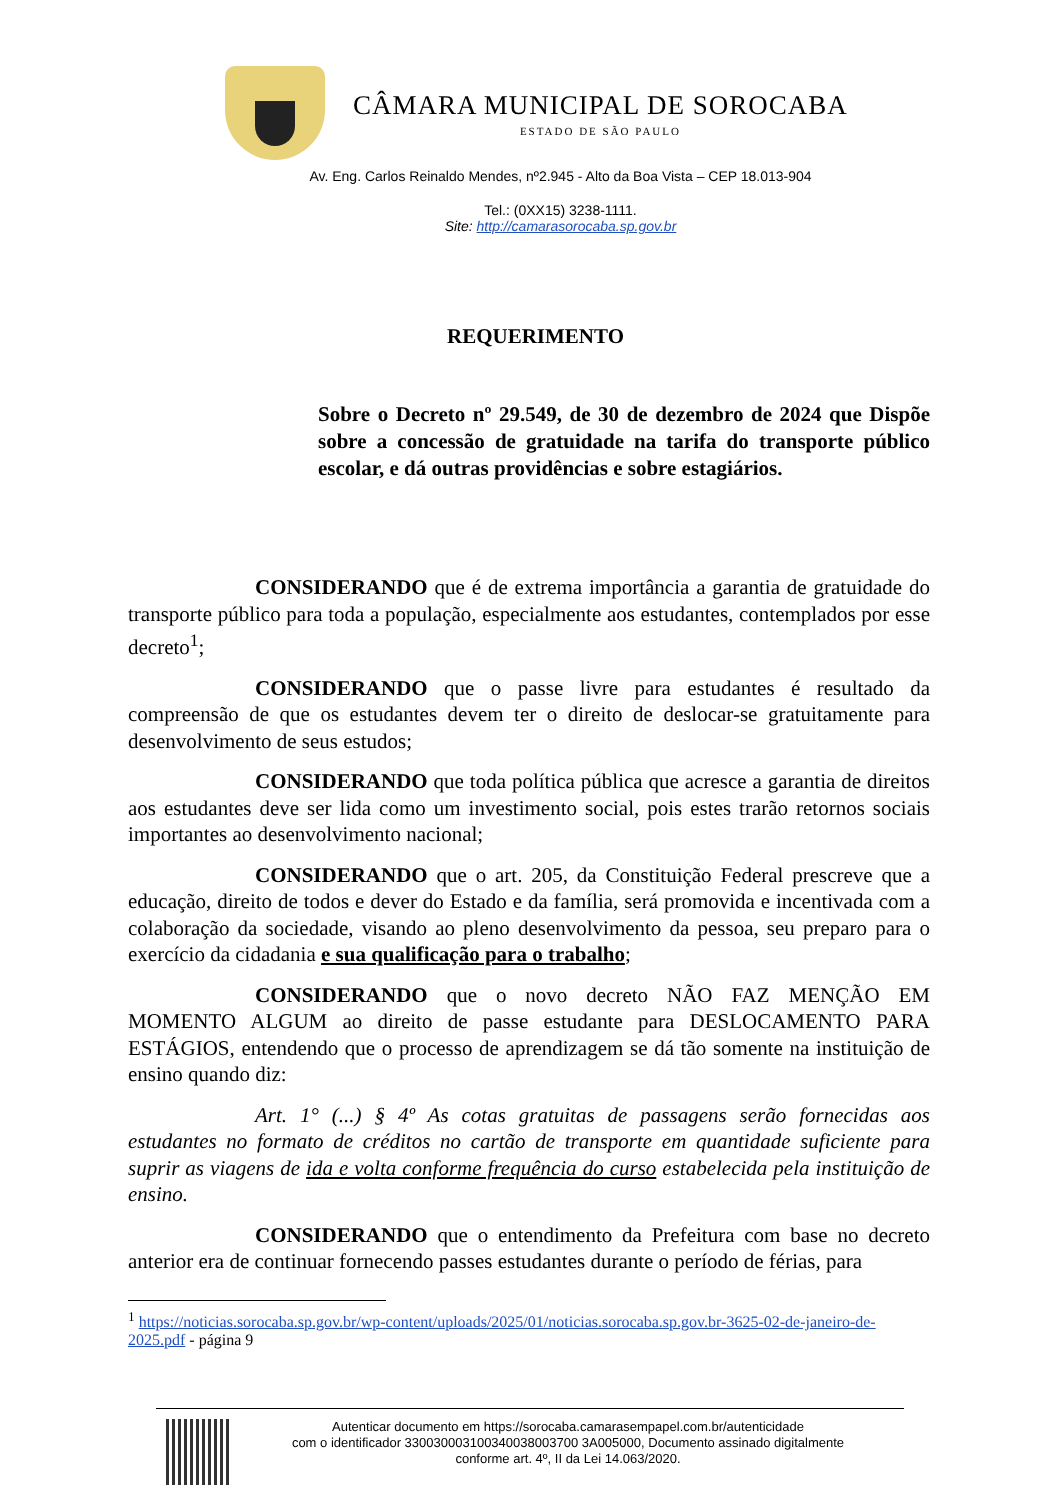CÂMARA MUNICIPAL DE SOROCABA
ESTADO DE SÃO PAULO
Av. Eng. Carlos Reinaldo Mendes, nº2.945 - Alto da Boa Vista – CEP 18.013-904
Tel.: (0XX15) 3238-1111.
Site: http://camarasorocaba.sp.gov.br
REQUERIMENTO
Sobre o Decreto nº 29.549, de 30 de dezembro de 2024 que Dispõe sobre a concessão de gratuidade na tarifa do transporte público escolar, e dá outras providências e sobre estagiários.
CONSIDERANDO que é de extrema importância a garantia de gratuidade do transporte público para toda a população, especialmente aos estudantes, contemplados por esse decreto<sup>1</sup>;
CONSIDERANDO que o passe livre para estudantes é resultado da compreensão de que os estudantes devem ter o direito de deslocar-se gratuitamente para desenvolvimento de seus estudos;
CONSIDERANDO que toda política pública que acresce a garantia de direitos aos estudantes deve ser lida como um investimento social, pois estes trarão retornos sociais importantes ao desenvolvimento nacional;
CONSIDERANDO que o art. 205, da Constituição Federal prescreve que a educação, direito de todos e dever do Estado e da família, será promovida e incentivada com a colaboração da sociedade, visando ao pleno desenvolvimento da pessoa, seu preparo para o exercício da cidadania e sua qualificação para o trabalho;
CONSIDERANDO que o novo decreto NÃO FAZ MENÇÃO EM MOMENTO ALGUM ao direito de passe estudante para DESLOCAMENTO PARA ESTÁGIOS, entendendo que o processo de aprendizagem se dá tão somente na instituição de ensino quando diz:
Art. 1° (...) § 4º As cotas gratuitas de passagens serão fornecidas aos estudantes no formato de créditos no cartão de transporte em quantidade suficiente para suprir as viagens de ida e volta conforme frequência do curso estabelecida pela instituição de ensino.
CONSIDERANDO que o entendimento da Prefeitura com base no decreto anterior era de continuar fornecendo passes estudantes durante o período de férias, para
<sup>1</sup> https://noticias.sorocaba.sp.gov.br/wp-content/uploads/2025/01/noticias.sorocaba.sp.gov.br-3625-02-de-janeiro-de-2025.pdf - página 9
Autenticar documento em https://sorocaba.camarasempapel.com.br/autenticidade
com o identificador 330030003100340038003700 3A005000, Documento assinado digitalmente
conforme art. 4º, II da Lei 14.063/2020.